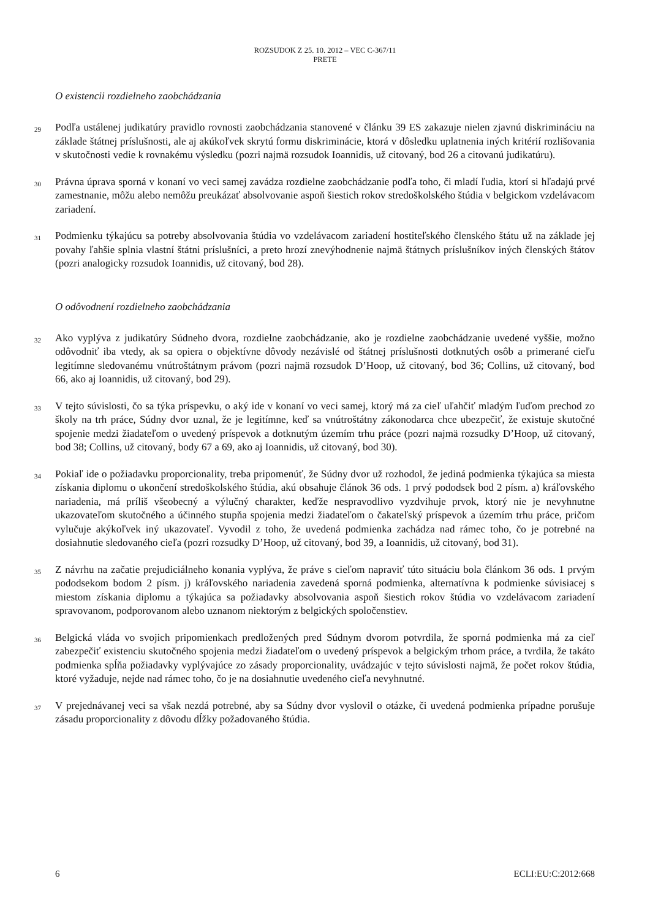ROZSUDOK Z 25. 10. 2012 – VEC C-367/11
PRETE
O existencii rozdielneho zaobchádzania
29
Podľa ustálenej judikatúry pravidlo rovnosti zaobchádzania stanovené v článku 39 ES zakazuje nielen zjavnú diskrimináciu na základe štátnej príslušnosti, ale aj akúkoľvek skrytú formu diskriminácie, ktorá v dôsledku uplatnenia iných kritérií rozlišovania v skutočnosti vedie k rovnakému výsledku (pozri najmä rozsudok Ioannidis, už citovaný, bod 26 a citovanú judikatúru).
30
Právna úprava sporná v konaní vo veci samej zavádza rozdielne zaobchádzanie podľa toho, či mladí ľudia, ktorí si hľadajú prvé zamestnanie, môžu alebo nemôžu preukázať absolvovanie aspoň šiestich rokov stredoškolského štúdia v belgickom vzdelávacom zariadení.
31
Podmienku týkajúcu sa potreby absolvovania štúdia vo vzdelávacom zariadení hostiteľského členského štátu už na základe jej povahy ľahšie splnia vlastní štátni príslušníci, a preto hrozí znevýhodnenie najmä štátnych príslušníkov iných členských štátov (pozri analogicky rozsudok Ioannidis, už citovaný, bod 28).
O odôvodnení rozdielneho zaobchádzania
32
Ako vyplýva z judikatúry Súdneho dvora, rozdielne zaobchádzanie, ako je rozdielne zaobchádzanie uvedené vyššie, možno odôvodniť iba vtedy, ak sa opiera o objektívne dôvody nezávislé od štátnej príslušnosti dotknutých osôb a primerané cieľu legitímne sledovanému vnútroštátnym právom (pozri najmä rozsudok D’Hoop, už citovaný, bod 36; Collins, už citovaný, bod 66, ako aj Ioannidis, už citovaný, bod 29).
33
V tejto súvislosti, čo sa týka príspevku, o aký ide v konaní vo veci samej, ktorý má za cieľ uľahčiť mladým ľuďom prechod zo školy na trh práce, Súdny dvor uznal, že je legitímne, keď sa vnútroštátny zákonodarca chce ubezpečiť, že existuje skutočné spojenie medzi žiadateľom o uvedený príspevok a dotknutým územím trhu práce (pozri najmä rozsudky D’Hoop, už citovaný, bod 38; Collins, už citovaný, body 67 a 69, ako aj Ioannidis, už citovaný, bod 30).
34
Pokiaľ ide o požiadavku proporcionality, treba pripomenúť, že Súdny dvor už rozhodol, že jediná podmienka týkajúca sa miesta získania diplomu o ukončení stredoškolského štúdia, akú obsahuje článok 36 ods. 1 prvý pododsek bod 2 písm. a) kráľovského nariadenia, má príliš všeobecný a výlučný charakter, keďže nespravodlivo vyzdvihuje prvok, ktorý nie je nevyhnutne ukazovateľom skutočného a účinného stupňa spojenia medzi žiadateľom o čakateľský príspevok a územím trhu práce, pričom vylučuje akýkoľvek iný ukazovateľ. Vyvodil z toho, že uvedená podmienka zachádza nad rámec toho, čo je potrebné na dosiahnutie sledovaného cieľa (pozri rozsudky D’Hoop, už citovaný, bod 39, a Ioannidis, už citovaný, bod 31).
35
Z návrhu na začatie prejudiciálneho konania vyplýva, že práve s cieľom napraviť túto situáciu bola článkom 36 ods. 1 prvým pododsekom bodom 2 písm. j) kráľovského nariadenia zavedená sporná podmienka, alternatívna k podmienke súvisiacej s miestom získania diplomu a týkajúca sa požiadavky absolvovania aspoň šiestich rokov štúdia vo vzdelávacom zariadení spravovanom, podporovanom alebo uznanom niektorým z belgických spoločenstiev.
36
Belgická vláda vo svojich pripomienkach predložených pred Súdnym dvorom potvrdila, že sporná podmienka má za cieľ zabezpečiť existenciu skutočného spojenia medzi žiadateľom o uvedený príspevok a belgickým trhom práce, a tvrdila, že takáto podmienka spĺňa požiadavky vyplývajúce zo zásady proporcionality, uvádzajúc v tejto súvislosti najmä, že počet rokov štúdia, ktoré vyžaduje, nejde nad rámec toho, čo je na dosiahnutie uvedeného cieľa nevyhnutné.
37
V prejednávanej veci sa však nezdá potrebné, aby sa Súdny dvor vyslovil o otázke, či uvedená podmienka prípadne porušuje zásadu proporcionality z dôvodu dĺžky požadovaného štúdia.
6 ECLI:EU:C:2012:668